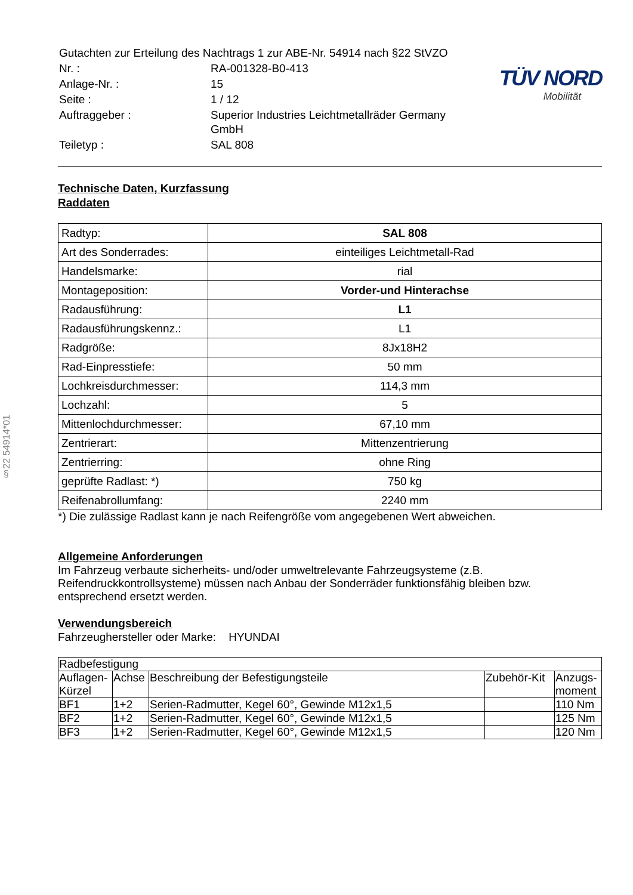§22 54914*01
| Gutachten zur Erteilung des Nachtrags 1 zur ABE-Nr. 54914 nach §22 StVZO | |
| Nr. : | RA-001328-B0-413 |
| Anlage-Nr. : | 15 |
| Seite : | 1 / 12 |
| Auftraggeber : | Superior Industries Leichtmetallräder Germany GmbH |
| Teiletyp : | SAL 808 |
TÜV NORD
Mobilität
Technische Daten, Kurzfassung
Raddaten
| Radtyp: | SAL 808 |
| Art des Sonderrades: | einteiliges Leichtmetall-Rad |
| Handelsmarke: | rial |
| Montageposition: | Vorder-und Hinterachse |
| Radausführung: | L1 |
| Radausführungskennz.: | L1 |
| Radgröße: | 8Jx18H2 |
| Rad-Einpresstiefe: | 50 mm |
| Lochkreisdurchmesser: | 114,3 mm |
| Lochzahl: | 5 |
| Mittenlochdurchmesser: | 67,10 mm |
| Zentrierart: | Mittenzentrierung |
| Zentrierring: | ohne Ring |
| geprüfte Radlast: *) | 750 kg |
| Reifenabrollumfang: | 2240 mm |
*) Die zulässige Radlast kann je nach Reifengröße vom angegebenen Wert abweichen.
Allgemeine Anforderungen
Im Fahrzeug verbaute sicherheits- und/oder umweltrelevante Fahrzeugsysteme (z.B. Reifendruckkontrollsysteme) müssen nach Anbau der Sonderräder funktionsfähig bleiben bzw. entsprechend ersetzt werden.
Verwendungsbereich
Fahrzeughersteller oder Marke: HYUNDAI
| Radbefestigung | | | | |
| Auflagen- Kürzel | Achse | Beschreibung der Befestigungsteile | Zubehör-Kit | Anzugs- moment |
| BF1 | 1+2 | Serien-Radmutter, Kegel 60°, Gewinde M12x1,5 | | 110 Nm |
| BF2 | 1+2 | Serien-Radmutter, Kegel 60°, Gewinde M12x1,5 | | 125 Nm |
| BF3 | 1+2 | Serien-Radmutter, Kegel 60°, Gewinde M12x1,5 | | 120 Nm |